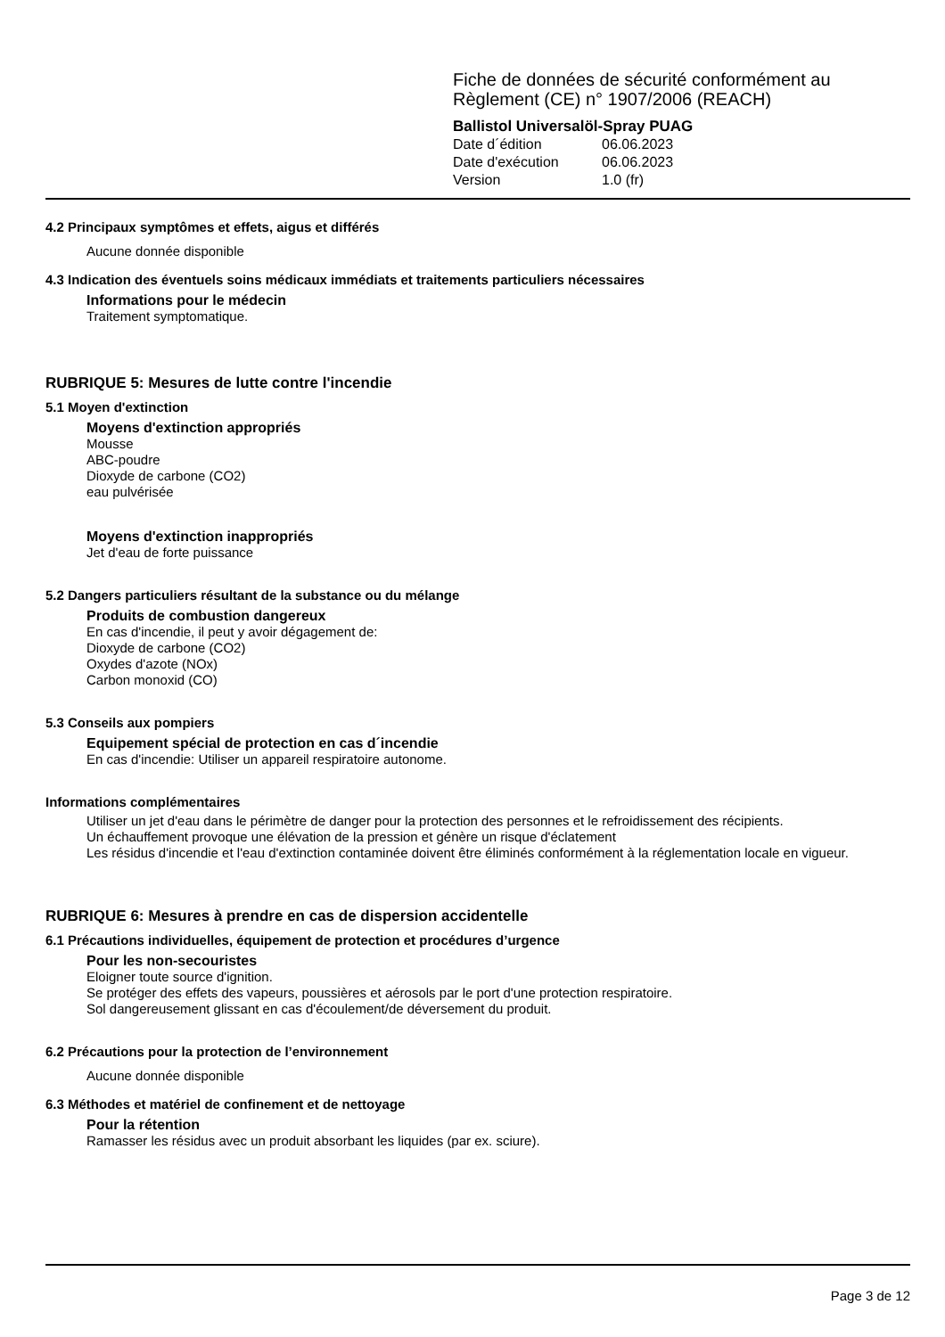Fiche de données de sécurité conformément au
Règlement (CE) n° 1907/2006 (REACH)
Ballistol Universalöl-Spray PUAG
Date d´édition 06.06.2023
Date d'exécution 06.06.2023
Version 1.0 (fr)
4.2 Principaux symptômes et effets, aigus et différés
Aucune donnée disponible
4.3 Indication des éventuels soins médicaux immédiats et traitements particuliers nécessaires
Informations pour le médecin
Traitement symptomatique.
RUBRIQUE 5: Mesures de lutte contre l'incendie
5.1 Moyen d'extinction
Moyens d'extinction appropriés
Mousse
ABC-poudre
Dioxyde de carbone (CO2)
eau pulvérisée
Moyens d'extinction inappropriés
Jet d'eau de forte puissance
5.2 Dangers particuliers résultant de la substance ou du mélange
Produits de combustion dangereux
En cas d'incendie, il peut y avoir dégagement de:
Dioxyde de carbone (CO2)
Oxydes d'azote (NOx)
Carbon monoxid (CO)
5.3 Conseils aux pompiers
Equipement spécial de protection en cas d´incendie
En cas d'incendie: Utiliser un appareil respiratoire autonome.
Informations complémentaires
Utiliser un jet d'eau dans le périmètre de danger pour la protection des personnes et le refroidissement des récipients.
Un échauffement provoque une élévation de la pression et génère un risque d'éclatement
Les résidus d'incendie et l'eau d'extinction contaminée doivent être éliminés conformément à la réglementation locale en vigueur.
RUBRIQUE 6: Mesures à prendre en cas de dispersion accidentelle
6.1 Précautions individuelles, équipement de protection et procédures d’urgence
Pour les non-secouristes
Eloigner toute source d'ignition.
Se protéger des effets des vapeurs, poussières et aérosols par le port d'une protection respiratoire.
Sol dangereusement glissant en cas d'écoulement/de déversement du produit.
6.2 Précautions pour la protection de l’environnement
Aucune donnée disponible
6.3 Méthodes et matériel de confinement et de nettoyage
Pour la rétention
Ramasser les résidus avec un produit absorbant les liquides (par ex. sciure).
Page 3 de 12